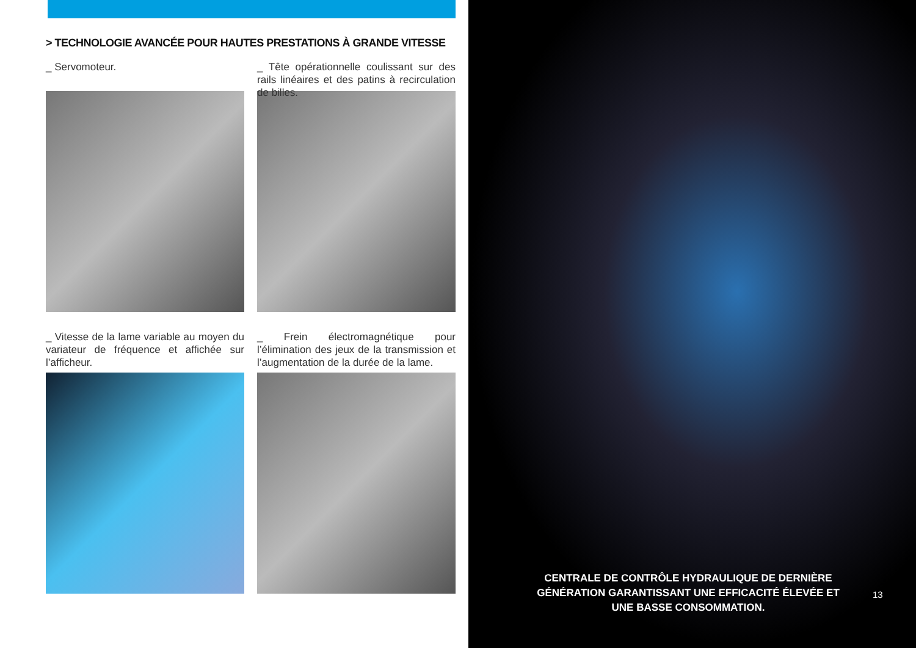> TECHNOLOGIE AVANCÉE POUR HAUTES PRESTATIONS À GRANDE VITESSE
_ Servomoteur.
_ Vitesse de la lame variable au moyen du variateur de fréquence et affichée sur l’afficheur.
_ Tête opérationnelle coulissant sur des rails linéaires et des patins à recirculation de billes.
_ Frein électromagnétique pour l’élimination des jeux de la transmission et l’augmentation de la durée de la lame.
CENTRALE DE CONTRÔLE HYDRAULIQUE DE DERNIÈRE GÉNÉRATION GARANTISSANT UNE EFFICACITÉ ÉLEVÉE ET UNE BASSE CONSOMMATION.
13